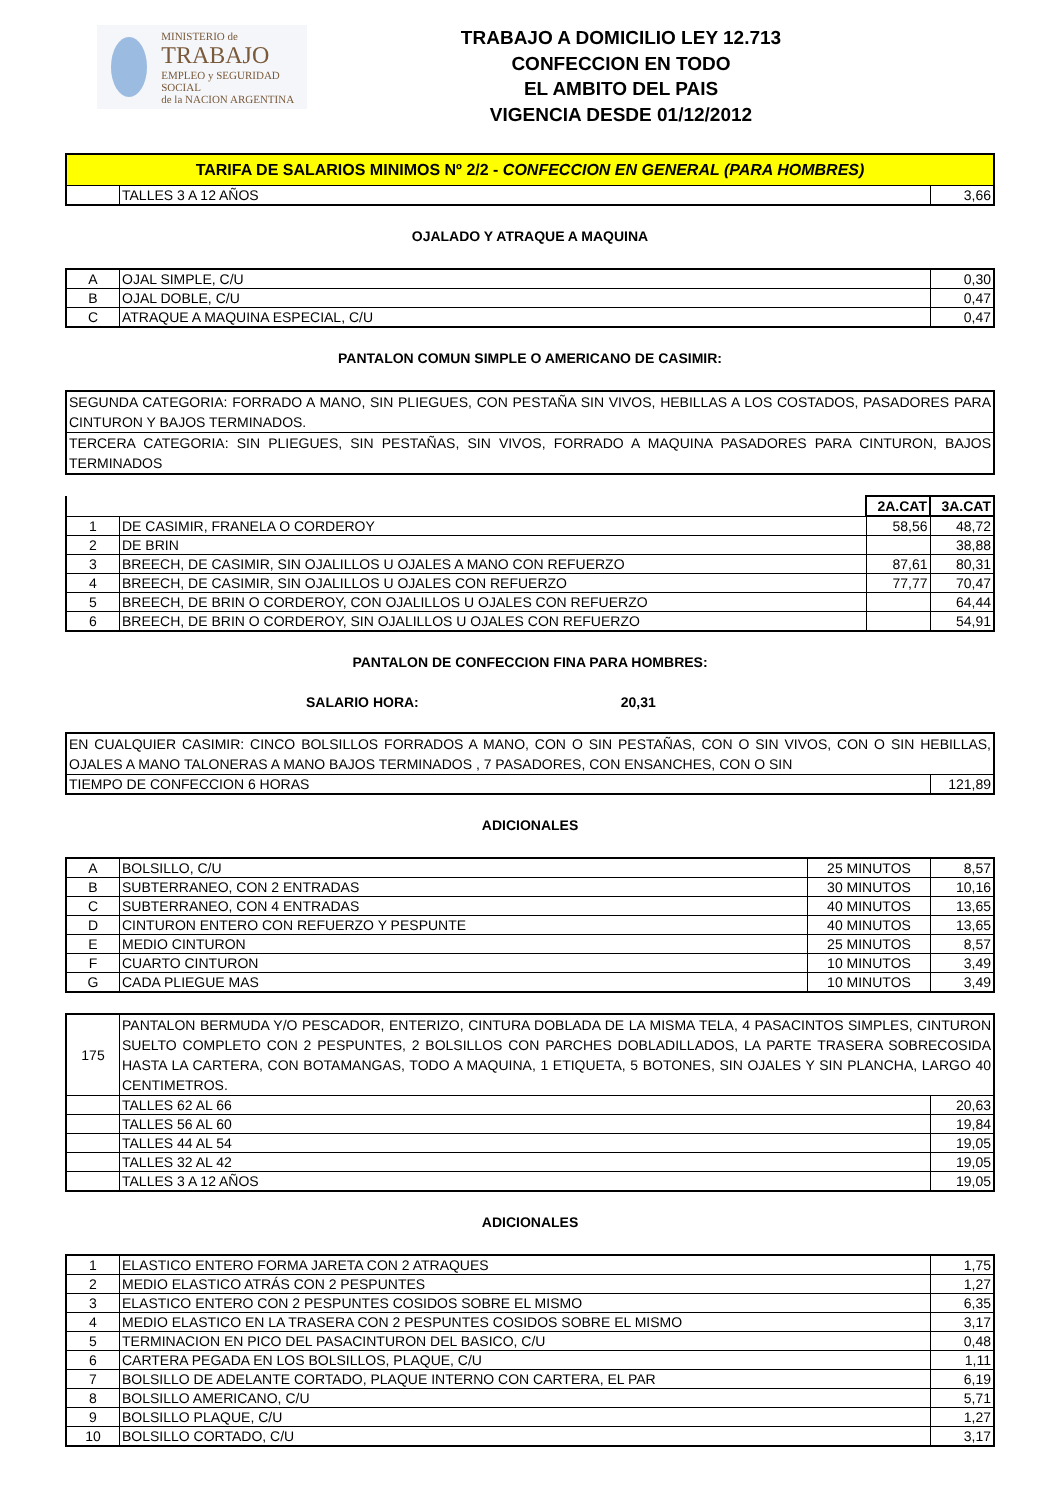MINISTERIO de
TRABAJO
EMPLEO y SEGURIDAD SOCIAL
de la NACION ARGENTINA
TRABAJO A DOMICILIO LEY 12.713
CONFECCION EN TODO
EL AMBITO DEL PAIS
VIGENCIA DESDE 01/12/2012
| TARIFA DE SALARIOS MINIMOS Nº 2/2 - CONFECCION EN GENERAL (PARA HOMBRES) | | |
| | TALLES 3 A 12 AÑOS | 3,66 |
OJALADO Y ATRAQUE A MAQUINA
| A | OJAL SIMPLE, C/U | 0,30 |
| B | OJAL DOBLE, C/U | 0,47 |
| C | ATRAQUE A MAQUINA ESPECIAL, C/U | 0,47 |
PANTALON COMUN SIMPLE O AMERICANO DE CASIMIR:
| SEGUNDA CATEGORIA: FORRADO A MANO, SIN PLIEGUES, CON PESTAÑA SIN VIVOS, HEBILLAS A LOS COSTADOS, PASADORES PARA CINTURON Y BAJOS TERMINADOS. |
| TERCERA CATEGORIA: SIN PLIEGUES, SIN PESTAÑAS, SIN VIVOS, FORRADO A MAQUINA PASADORES PARA CINTURON, BAJOS TERMINADOS |
| | | 2A.CAT | 3A.CAT |
| 1 | DE CASIMIR, FRANELA O CORDEROY | 58,56 | 48,72 |
| 2 | DE BRIN | | 38,88 |
| 3 | BREECH, DE CASIMIR, SIN OJALILLOS U OJALES A MANO CON REFUERZO | 87,61 | 80,31 |
| 4 | BREECH, DE CASIMIR, SIN OJALILLOS U OJALES CON REFUERZO | 77,77 | 70,47 |
| 5 | BREECH, DE BRIN O CORDEROY, CON OJALILLOS U OJALES CON REFUERZO | | 64,44 |
| 6 | BREECH, DE BRIN O CORDEROY, SIN OJALILLOS U OJALES CON REFUERZO | | 54,91 |
PANTALON DE CONFECCION FINA PARA HOMBRES:
SALARIO HORA: 20,31
| EN CUALQUIER CASIMIR: CINCO BOLSILLOS FORRADOS A MANO, CON O SIN PESTAÑAS, CON O SIN VIVOS, CON O SIN HEBILLAS, OJALES A MANO TALONERAS A MANO BAJOS TERMINADOS , 7 PASADORES, CON ENSANCHES, CON O SIN | |
| TIEMPO DE CONFECCION 6 HORAS | 121,89 |
ADICIONALES
| A | BOLSILLO, C/U | 25 MINUTOS | 8,57 |
| B | SUBTERRANEO, CON 2 ENTRADAS | 30 MINUTOS | 10,16 |
| C | SUBTERRANEO, CON 4 ENTRADAS | 40 MINUTOS | 13,65 |
| D | CINTURON ENTERO CON REFUERZO Y PESPUNTE | 40 MINUTOS | 13,65 |
| E | MEDIO CINTURON | 25 MINUTOS | 8,57 |
| F | CUARTO CINTURON | 10 MINUTOS | 3,49 |
| G | CADA PLIEGUE MAS | 10 MINUTOS | 3,49 |
| 175 | PANTALON BERMUDA Y/O PESCADOR, ENTERIZO, CINTURA DOBLADA DE LA MISMA TELA, 4 PASACINTOS SIMPLES, CINTURON SUELTO COMPLETO CON 2 PESPUNTES, 2 BOLSILLOS CON PARCHES DOBLADILLADOS, LA PARTE TRASERA SOBRECOSIDA HASTA LA CARTERA, CON BOTAMANGAS, TODO A MAQUINA, 1 ETIQUETA, 5 BOTONES, SIN OJALES Y SIN PLANCHA, LARGO 40 CENTIMETROS. | |
| | TALLES 62 AL 66 | 20,63 |
| | TALLES 56 AL 60 | 19,84 |
| | TALLES 44 AL 54 | 19,05 |
| | TALLES 32 AL 42 | 19,05 |
| | TALLES 3 A 12 AÑOS | 19,05 |
ADICIONALES
| 1 | ELASTICO ENTERO FORMA JARETA CON 2 ATRAQUES | 1,75 |
| 2 | MEDIO ELASTICO ATRÁS CON 2 PESPUNTES | 1,27 |
| 3 | ELASTICO ENTERO CON 2 PESPUNTES COSIDOS SOBRE EL MISMO | 6,35 |
| 4 | MEDIO ELASTICO EN LA TRASERA CON 2 PESPUNTES COSIDOS SOBRE EL MISMO | 3,17 |
| 5 | TERMINACION EN PICO DEL PASACINTURON DEL BASICO, C/U | 0,48 |
| 6 | CARTERA PEGADA EN LOS BOLSILLOS, PLAQUE, C/U | 1,11 |
| 7 | BOLSILLO DE ADELANTE CORTADO, PLAQUE INTERNO CON CARTERA, EL PAR | 6,19 |
| 8 | BOLSILLO AMERICANO, C/U | 5,71 |
| 9 | BOLSILLO PLAQUE, C/U | 1,27 |
| 10 | BOLSILLO CORTADO, C/U | 3,17 |